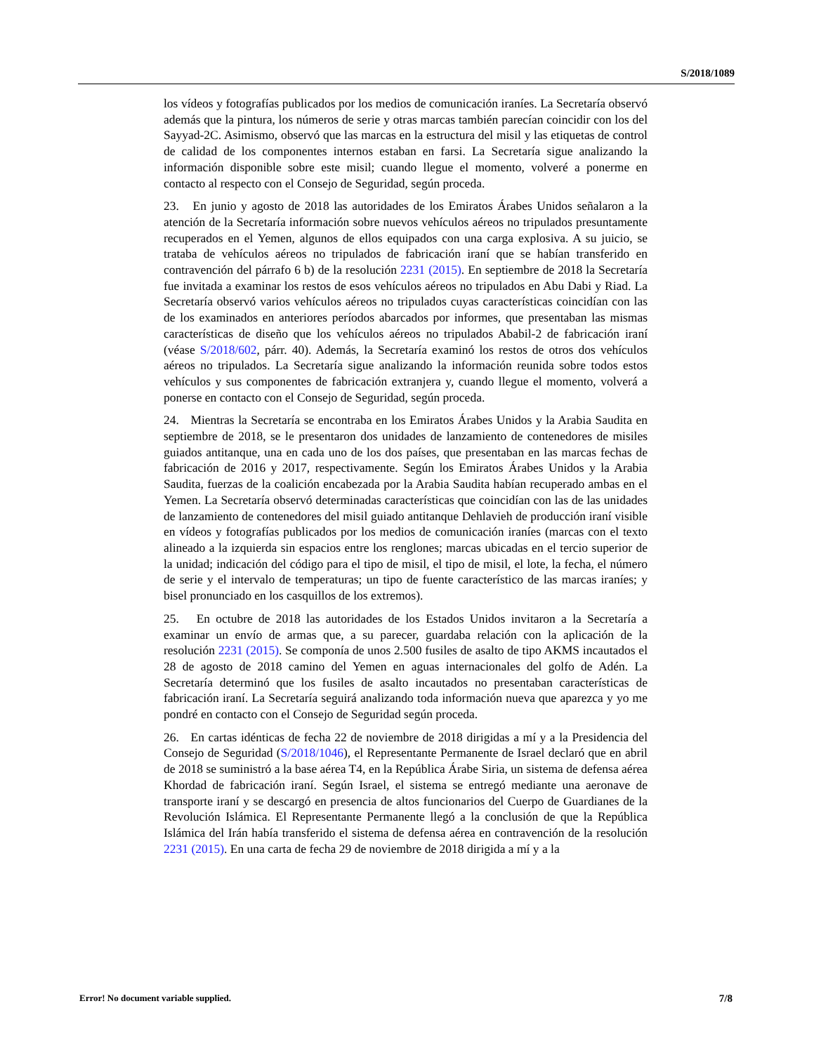S/2018/1089
los vídeos y fotografías publicados por los medios de comunicación iraníes. La Secretaría observó además que la pintura, los números de serie y otras marcas también parecían coincidir con los del Sayyad-2C. Asimismo, observó que las marcas en la estructura del misil y las etiquetas de control de calidad de los componentes internos estaban en farsi. La Secretaría sigue analizando la información disponible sobre este misil; cuando llegue el momento, volveré a ponerme en contacto al respecto con el Consejo de Seguridad, según proceda.
23. En junio y agosto de 2018 las autoridades de los Emiratos Árabes Unidos señalaron a la atención de la Secretaría información sobre nuevos vehículos aéreos no tripulados presuntamente recuperados en el Yemen, algunos de ellos equipados con una carga explosiva. A su juicio, se trataba de vehículos aéreos no tripulados de fabricación iraní que se habían transferido en contravención del párrafo 6 b) de la resolución 2231 (2015). En septiembre de 2018 la Secretaría fue invitada a examinar los restos de esos vehículos aéreos no tripulados en Abu Dabi y Riad. La Secretaría observó varios vehículos aéreos no tripulados cuyas características coincidían con las de los examinados en anteriores períodos abarcados por informes, que presentaban las mismas características de diseño que los vehículos aéreos no tripulados Ababil-2 de fabricación iraní (véase S/2018/602, párr. 40). Además, la Secretaría examinó los restos de otros dos vehículos aéreos no tripulados. La Secretaría sigue analizando la información reunida sobre todos estos vehículos y sus componentes de fabricación extranjera y, cuando llegue el momento, volverá a ponerse en contacto con el Consejo de Seguridad, según proceda.
24. Mientras la Secretaría se encontraba en los Emiratos Árabes Unidos y la Arabia Saudita en septiembre de 2018, se le presentaron dos unidades de lanzamiento de contenedores de misiles guiados antitanque, una en cada uno de los dos países, que presentaban en las marcas fechas de fabricación de 2016 y 2017, respectivamente. Según los Emiratos Árabes Unidos y la Arabia Saudita, fuerzas de la coalición encabezada por la Arabia Saudita habían recuperado ambas en el Yemen. La Secretaría observó determinadas características que coincidían con las de las unidades de lanzamiento de contenedores del misil guiado antitanque Dehlavieh de producción iraní visible en vídeos y fotografías publicados por los medios de comunicación iraníes (marcas con el texto alineado a la izquierda sin espacios entre los renglones; marcas ubicadas en el tercio superior de la unidad; indicación del código para el tipo de misil, el tipo de misil, el lote, la fecha, el número de serie y el intervalo de temperaturas; un tipo de fuente característico de las marcas iraníes; y bisel pronunciado en los casquillos de los extremos).
25. En octubre de 2018 las autoridades de los Estados Unidos invitaron a la Secretaría a examinar un envío de armas que, a su parecer, guardaba relación con la aplicación de la resolución 2231 (2015). Se componía de unos 2.500 fusiles de asalto de tipo AKMS incautados el 28 de agosto de 2018 camino del Yemen en aguas internacionales del golfo de Adén. La Secretaría determinó que los fusiles de asalto incautados no presentaban características de fabricación iraní. La Secretaría seguirá analizando toda información nueva que aparezca y yo me pondré en contacto con el Consejo de Seguridad según proceda.
26. En cartas idénticas de fecha 22 de noviembre de 2018 dirigidas a mí y a la Presidencia del Consejo de Seguridad (S/2018/1046), el Representante Permanente de Israel declaró que en abril de 2018 se suministró a la base aérea T4, en la República Árabe Siria, un sistema de defensa aérea Khordad de fabricación iraní. Según Israel, el sistema se entregó mediante una aeronave de transporte iraní y se descargó en presencia de altos funcionarios del Cuerpo de Guardianes de la Revolución Islámica. El Representante Permanente llegó a la conclusión de que la República Islámica del Irán había transferido el sistema de defensa aérea en contravención de la resolución 2231 (2015). En una carta de fecha 29 de noviembre de 2018 dirigida a mí y a la
Error! No document variable supplied. 7/8